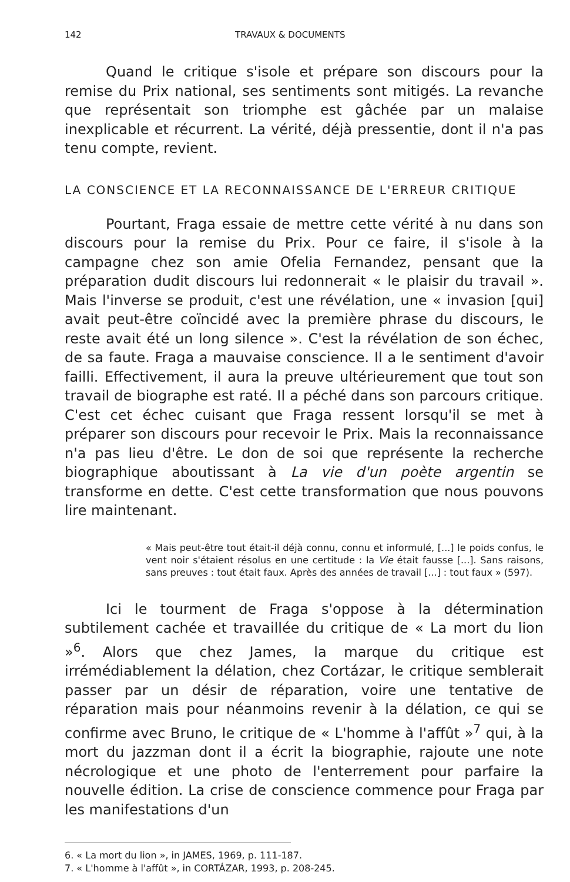142 TRAVAUX & DOCUMENTS
Quand le critique s'isole et prépare son discours pour la remise du Prix national, ses sentiments sont mitigés. La revanche que représentait son triomphe est gâchée par un malaise inexplicable et récurrent. La vérité, déjà pressentie, dont il n'a pas tenu compte, revient.
LA CONSCIENCE ET LA RECONNAISSANCE DE L'ERREUR CRITIQUE
Pourtant, Fraga essaie de mettre cette vérité à nu dans son discours pour la remise du Prix. Pour ce faire, il s'isole à la campagne chez son amie Ofelia Fernandez, pensant que la préparation dudit discours lui redonnerait « le plaisir du travail ». Mais l'inverse se produit, c'est une révélation, une « invasion [qui] avait peut-être coïncidé avec la première phrase du discours, le reste avait été un long silence ». C'est la révélation de son échec, de sa faute. Fraga a mauvaise conscience. Il a le sentiment d'avoir failli. Effectivement, il aura la preuve ultérieurement que tout son travail de biographe est raté. Il a péché dans son parcours critique. C'est cet échec cuisant que Fraga ressent lorsqu'il se met à préparer son discours pour recevoir le Prix. Mais la reconnaissance n'a pas lieu d'être. Le don de soi que représente la recherche biographique aboutissant à La vie d'un poète argentin se transforme en dette. C'est cette transformation que nous pouvons lire maintenant.
« Mais peut-être tout était-il déjà connu, connu et informulé, [...] le poids confus, le vent noir s'étaient résolus en une certitude : la Vie était fausse [...]. Sans raisons, sans preuves : tout était faux. Après des années de travail [...] : tout faux » (597).
Ici le tourment de Fraga s'oppose à la détermination subtilement cachée et travaillée du critique de « La mort du lion »<sup>6</sup>. Alors que chez James, la marque du critique est irrémédiablement la délation, chez Cortázar, le critique semblerait passer par un désir de réparation, voire une tentative de réparation mais pour néanmoins revenir à la délation, ce qui se confirme avec Bruno, le critique de « L'homme à l'affût »<sup>7</sup> qui, à la mort du jazzman dont il a écrit la biographie, rajoute une note nécrologique et une photo de l'enterrement pour parfaire la nouvelle édition. La crise de conscience commence pour Fraga par les manifestations d'un
6. « La mort du lion », in JAMES, 1969, p. 111-187.
7. « L'homme à l'affût », in CORTÁZAR, 1993, p. 208-245.